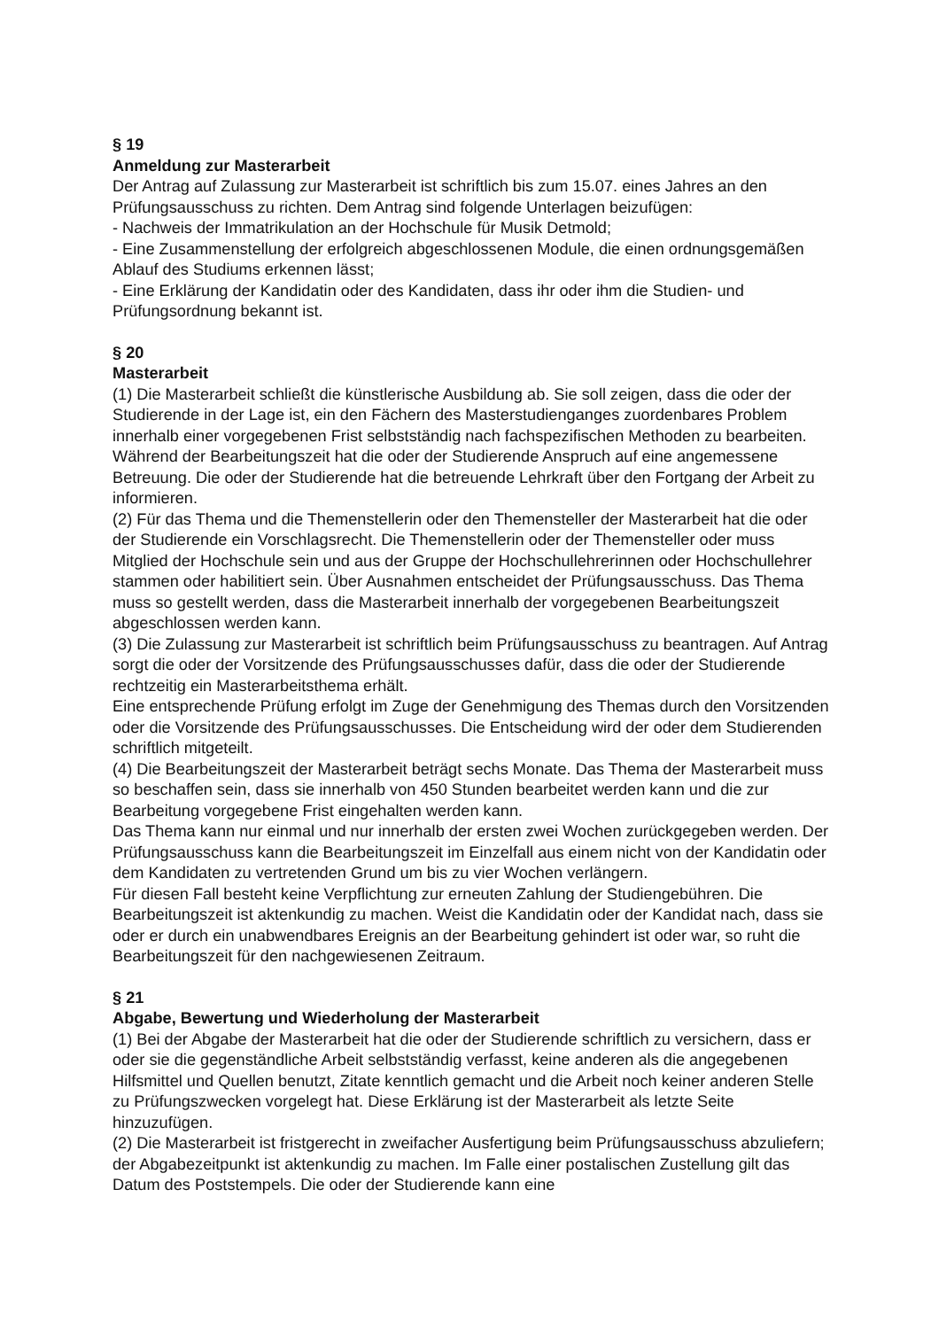§ 19
Anmeldung zur Masterarbeit
Der Antrag auf Zulassung zur Masterarbeit ist schriftlich bis zum 15.07. eines Jahres an den Prüfungsausschuss zu richten. Dem Antrag sind folgende Unterlagen beizufügen:
- Nachweis der Immatrikulation an der Hochschule für Musik Detmold;
- Eine Zusammenstellung der erfolgreich abgeschlossenen Module, die einen ordnungsgemäßen Ablauf des Studiums erkennen lässt;
- Eine Erklärung der Kandidatin oder des Kandidaten, dass ihr oder ihm die Studien- und Prüfungsordnung bekannt ist.
§ 20
Masterarbeit
(1) Die Masterarbeit schließt die künstlerische Ausbildung ab. Sie soll zeigen, dass die oder der Studierende in der Lage ist, ein den Fächern des Masterstudienganges zuordenbares Problem innerhalb einer vorgegebenen Frist selbstständig nach fachspezifischen Methoden zu bearbeiten. Während der Bearbeitungszeit hat die oder der Studierende Anspruch auf eine angemessene Betreuung. Die oder der Studierende hat die betreuende Lehrkraft über den Fortgang der Arbeit zu informieren.
(2) Für das Thema und die Themenstellerin oder den Themensteller der Masterarbeit hat die oder der Studierende ein Vorschlagsrecht. Die Themenstellerin oder der Themensteller oder muss Mitglied der Hochschule sein und aus der Gruppe der Hochschullehrerinnen oder Hochschullehrer stammen oder habilitiert sein. Über Ausnahmen entscheidet der Prüfungsausschuss. Das Thema muss so gestellt werden, dass die Masterarbeit innerhalb der vorgegebenen Bearbeitungszeit abgeschlossen werden kann.
(3) Die Zulassung zur Masterarbeit ist schriftlich beim Prüfungsausschuss zu beantragen. Auf Antrag sorgt die oder der Vorsitzende des Prüfungsausschusses dafür, dass die oder der Studierende rechtzeitig ein Masterarbeitsthema erhält.
Eine entsprechende Prüfung erfolgt im Zuge der Genehmigung des Themas durch den Vorsitzenden oder die Vorsitzende des Prüfungsausschusses. Die Entscheidung wird der oder dem Studierenden schriftlich mitgeteilt.
(4) Die Bearbeitungszeit der Masterarbeit beträgt sechs Monate. Das Thema der Masterarbeit muss so beschaffen sein, dass sie innerhalb von 450 Stunden bearbeitet werden kann und die zur Bearbeitung vorgegebene Frist eingehalten werden kann.
Das Thema kann nur einmal und nur innerhalb der ersten zwei Wochen zurückgegeben werden. Der Prüfungsausschuss kann die Bearbeitungszeit im Einzelfall aus einem nicht von der Kandidatin oder dem Kandidaten zu vertretenden Grund um bis zu vier Wochen verlängern.
Für diesen Fall besteht keine Verpflichtung zur erneuten Zahlung der Studiengebühren. Die Bearbeitungszeit ist aktenkundig zu machen. Weist die Kandidatin oder der Kandidat nach, dass sie oder er durch ein unabwendbares Ereignis an der Bearbeitung gehindert ist oder war, so ruht die Bearbeitungszeit für den nachgewiesenen Zeitraum.
§ 21
Abgabe, Bewertung und Wiederholung der Masterarbeit
(1) Bei der Abgabe der Masterarbeit hat die oder der Studierende schriftlich zu versichern, dass er oder sie die gegenständliche Arbeit selbstständig verfasst, keine anderen als die angegebenen Hilfsmittel und Quellen benutzt, Zitate kenntlich gemacht und die Arbeit noch keiner anderen Stelle zu Prüfungszwecken vorgelegt hat. Diese Erklärung ist der Masterarbeit als letzte Seite hinzuzufügen.
(2) Die Masterarbeit ist fristgerecht in zweifacher Ausfertigung beim Prüfungsausschuss abzuliefern; der Abgabezeitpunkt ist aktenkundig zu machen. Im Falle einer postalischen Zustellung gilt das Datum des Poststempels. Die oder der Studierende kann eine